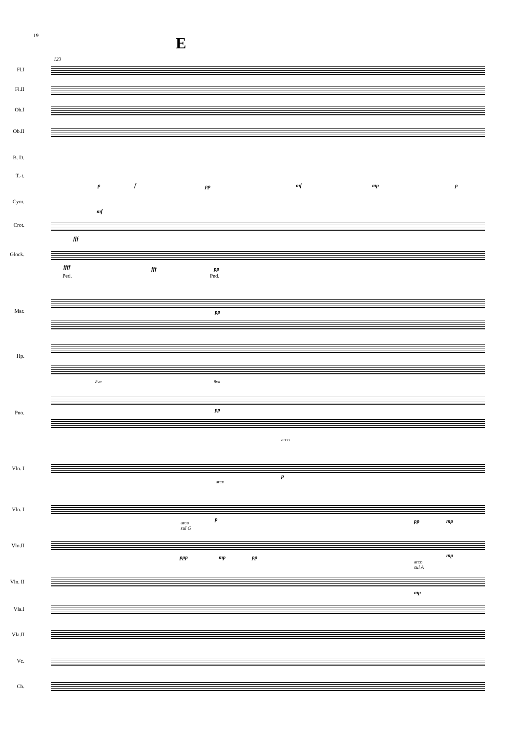19 E
123
Fl.I
Fl.II
Ob.I
Ob.II
B. D.
T.-t.
p f pp mf mp p
Cym.
mf
Crot.
fff
Glock.
ffff fff pp
Ped. Ped.
Mar. pp
Hp.
Pno. pp
8va 8va
Vln. I
arco
p
Vln. I
arco
p pp mp arco
sul G
Vln.II
ppp mp pp mp
arco
sul A
Vln. II
mp
Vla.I
Vla.II
Vc.
Cb.